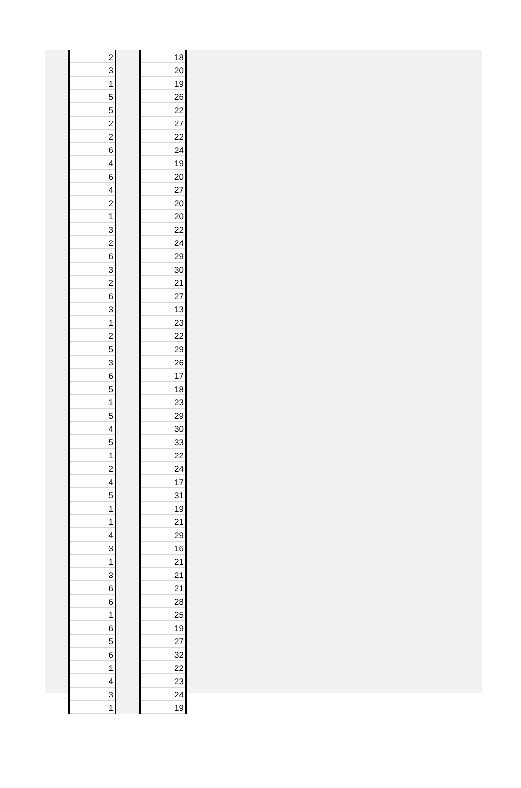| 2 | | 18 |
| 3 | | 20 |
| 1 | | 19 |
| 5 | | 26 |
| 5 | | 22 |
| 2 | | 27 |
| 2 | | 22 |
| 6 | | 24 |
| 4 | | 19 |
| 6 | | 20 |
| 4 | | 27 |
| 2 | | 20 |
| 1 | | 20 |
| 3 | | 22 |
| 2 | | 24 |
| 6 | | 29 |
| 3 | | 30 |
| 2 | | 21 |
| 6 | | 27 |
| 3 | | 13 |
| 1 | | 23 |
| 2 | | 22 |
| 5 | | 29 |
| 3 | | 26 |
| 6 | | 17 |
| 5 | | 18 |
| 1 | | 23 |
| 5 | | 29 |
| 4 | | 30 |
| 5 | | 33 |
| 1 | | 22 |
| 2 | | 24 |
| 4 | | 17 |
| 5 | | 31 |
| 1 | | 19 |
| 1 | | 21 |
| 4 | | 29 |
| 3 | | 16 |
| 1 | | 21 |
| 3 | | 21 |
| 6 | | 21 |
| 6 | | 28 |
| 1 | | 25 |
| 6 | | 19 |
| 5 | | 27 |
| 6 | | 32 |
| 1 | | 22 |
| 4 | | 23 |
| 3 | | 24 |
| 1 | | 19 |